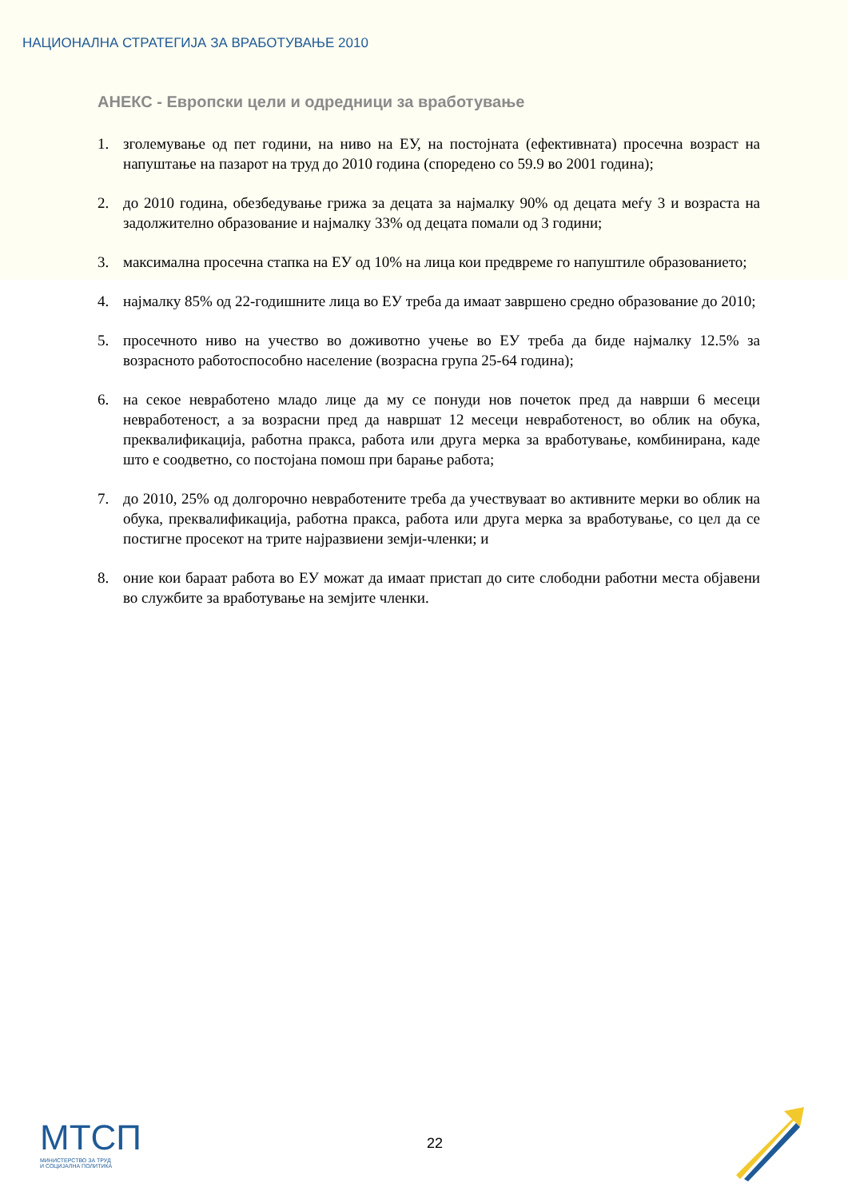НАЦИОНАЛНА СТРАТЕГИЈА ЗА ВРАБОТУВАЊЕ 2010
АНЕКС - Европски цели и одредници за вработување
1. зголемување од пет години, на ниво на ЕУ, на постојната (ефективната) просечна возраст на напуштање на пазарот на труд до 2010 година (споредено со 59.9 во 2001 година);
2. до 2010 година, обезбедување грижа за децата за најмалку 90% од децата меѓу 3 и возраста на задолжително образование и најмалку 33% од децата помали од 3 години;
3. максимална просечна стапка на ЕУ од 10% на лица кои предвреме го напуштиле образованието;
4. најмалку 85% од 22-годишните лица во ЕУ треба да имаат завршено средно образование до 2010;
5. просечното ниво на учество во доживотно учење во ЕУ треба да биде најмалку 12.5% за возрасното работоспособно население (возрасна група 25-64 година);
6. на секое невработено младо лице да му се понуди нов почеток пред да наврши 6 месеци невработеност, а за возрасни пред да навршат 12 месеци невработеност, во облик на обука, преквалификација, работна пракса, работа или друга мерка за вработување, комбинирана, каде што е соодветно, со постојана помош при барање работа;
7. до 2010, 25% од долгорочно невработените треба да учествуваат во активните мерки во облик на обука, преквалификација, работна пракса, работа или друга мерка за вработување, со цел да се постигне просекот на трите најразвиени земји-членки; и
8. оние кои бараат работа во ЕУ можат да имаат пристап до сите слободни работни места објавени во службите за вработување на земјите членки.
МТСП
МИНИСТЕРСТВО ЗА ТРУД
И СОЦИЈАЛНА ПОЛИТИКА
22